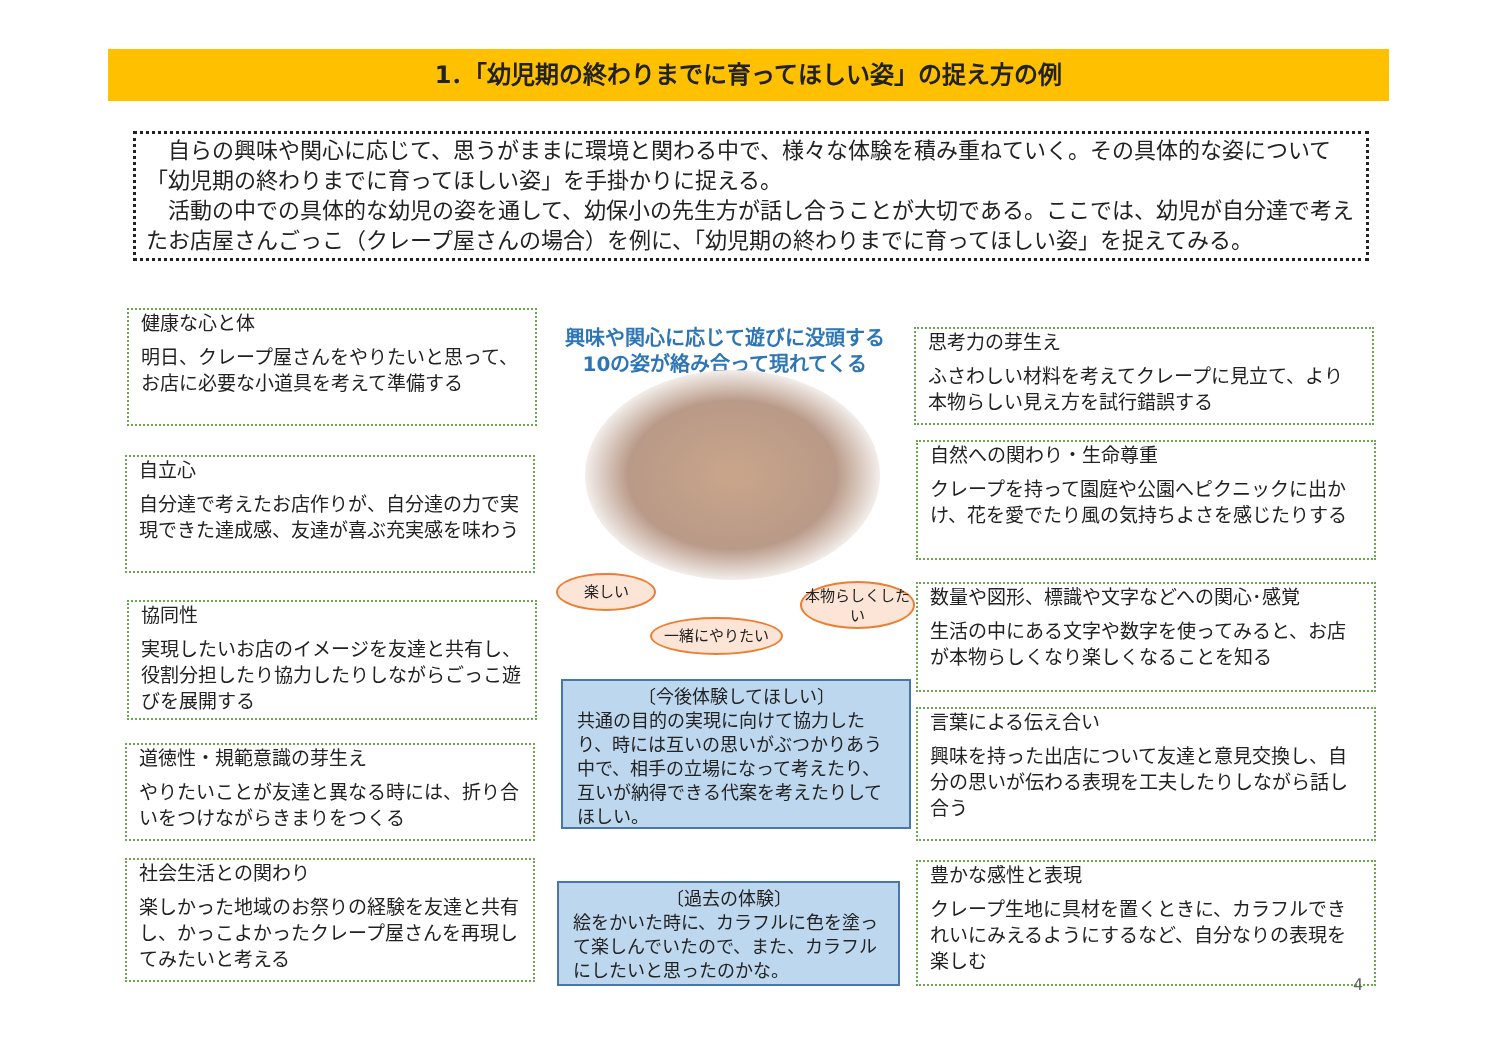1．「幼児期の終わりまでに育ってほしい姿」の捉え方の例
　自らの興味や関心に応じて、思うがままに環境と関わる中で、様々な体験を積み重ねていく。その具体的な姿について「幼児期の終わりまでに育ってほしい姿」を手掛かりに捉える。
　活動の中での具体的な幼児の姿を通して、幼保小の先生方が話し合うことが大切である。ここでは、幼児が自分達で考えたお店屋さんごっこ（クレープ屋さんの場合）を例に、「幼児期の終わりまでに育ってほしい姿」を捉えてみる。
健康な心と体
明日、クレープ屋さんをやりたいと思って、お店に必要な小道具を考えて準備する
自立心
自分達で考えたお店作りが、自分達の力で実現できた達成感、友達が喜ぶ充実感を味わう
協同性
実現したいお店のイメージを友達と共有し、役割分担したり協力したりしながらごっこ遊びを展開する
道徳性・規範意識の芽生え
やりたいことが友達と異なる時には、折り合いをつけながらきまりをつくる
社会生活との関わり
楽しかった地域のお祭りの経験を友達と共有し、かっこよかったクレープ屋さんを再現してみたいと考える
興味や関心に応じて遊びに没頭する
10の姿が絡み合って現れてくる
楽しい
一緒にやりたい
本物らしくしたい
〔今後体験してほしい〕
共通の目的の実現に向けて協力したり、時には互いの思いがぶつかりあう中で、相手の立場になって考えたり、互いが納得できる代案を考えたりしてほしい。
〔過去の体験〕
絵をかいた時に、カラフルに色を塗って楽しんでいたので、また、カラフルにしたいと思ったのかな。
思考力の芽生え
ふさわしい材料を考えてクレープに見立て、より本物らしい見え方を試行錯誤する
自然への関わり・生命尊重
クレープを持って園庭や公園へピクニックに出かけ、花を愛でたり風の気持ちよさを感じたりする
数量や図形、標識や文字などへの関心･感覚
生活の中にある文字や数字を使ってみると、お店が本物らしくなり楽しくなることを知る
言葉による伝え合い
興味を持った出店について友達と意見交換し、自分の思いが伝わる表現を工夫したりしながら話し合う
豊かな感性と表現
クレープ生地に具材を置くときに、カラフルできれいにみえるようにするなど、自分なりの表現を楽しむ
4